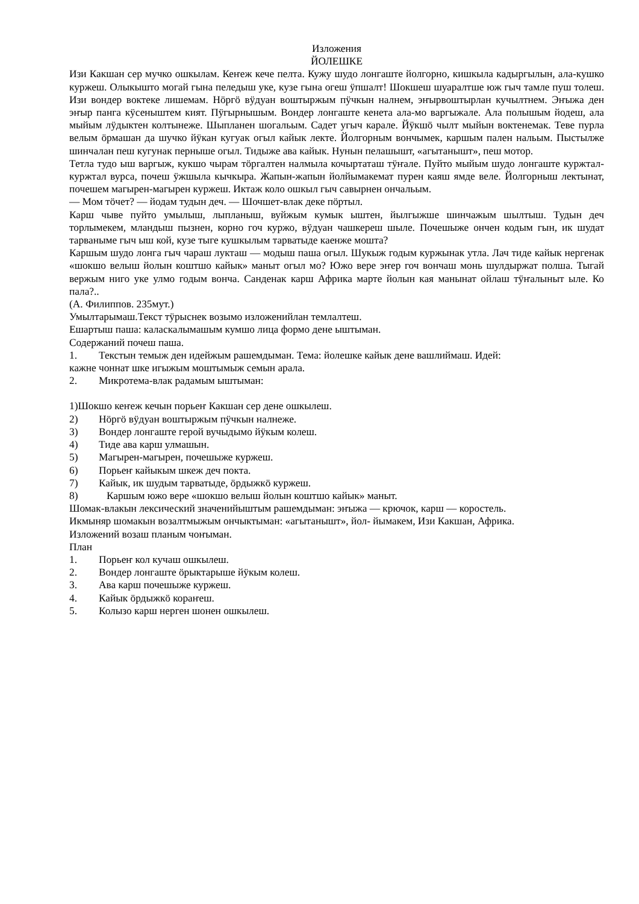Изложения
ЙОЛЕШКЕ
Изи Какшан сер мучко ошкылам. Кеҥеж кече пелта. Кужу шудо лонгаште йолгорно, кишкыла кадыргылын, ала-кушко куржеш. Олыкышто могай гына пеледыш уке, кузе гына огеш ӱпшалт! Шокшеш шуаралтше юж гыч тамле пуш толеш. Изи вондер воктеке лишемам. Нӧргӧ вӱдуан воштыржым пӱчкын налнем, эҥырвоштырлан кучылтнем. Эҥыжа ден эҥыр панга кӱсеныштем кият. Пӱгырнышым. Вондер лонгаште кенета ала-мо варгыжале. Ала полышым йодеш, ала мыйым лӱдыктен колтынеже. Шыпланен шогальым. Садет угыч карале. Йӱкшӧ чылт мыйын вoктенемак. Теве пурла велым ӧрмашан да шучко йӱкан кугуак огыл кайык лекте. Йолгорным вончымек, каршым пален нальым. Пыстылже шинчалан пеш кугунак перныше огыл. Тидыже ава кайык. Нунын пелашышт, «агытанышт», пеш мотор.
Тетла тудо ыш варгыж, кукшо чырам тӧргалтен налмыла кочыртаташ тӱҥале. Пуйто мыйым шудо лонгаште куржтал-куржтал вурса, почеш ӱжшыла кычкыра. Жапын-жапын йолйымакемат пурен каяш ямде веле. Йолгорныш лектынат, почешем магырен-магырен куржеш. Иктаж коло ошкыл гыч савырнен ончальым.
— Мом тӧчет? — йодам тудын деч. — Шочшет-влак деке пӧртыл.
Карш чыве пуйто умылыш, лыпланыш, вуйжым кумык ыштен, йылгыжше шинчажым шылтыш. Тудын деч торлымекем, мландыш пызнен, корно гоч куржо, вӱдуан чашкереш шыле. Почешыже ончен кодым гын, ик шудат тарваныме гыч ыш кой, кузе тыге кушкылым тарватыде каенже мошта?
Каршым шудо лонга гыч чараш лукташ — модыш паша огыл. Шукыж годым куржынак утла. Лач тиде кайык нергенак «шокшо велыш йолын коштшо кайык» маныт огыл мо? Южо вере эҥер гоч вончаш монь шулдыржат полша. Тыгай вержым ниго уке улмо годым вонча. Санденак карш Африка марте йолын кая манынат ойлаш тӱҥалыныт ыле. Ко пала?..
(А. Филиппов. 235мут.)
Умылтарымаш.Текст тӱрыснек возымо изложенийлан темлалтеш.
Ешартыш паша: каласкалымашым кумшо лица формо дене ыштыман.
Содержаний почеш паша.
1. Текстын темыж ден идейжым рашемдыман. Тема: йолешке кайык дене вашлиймаш. Идей:
кажне чоннат шке игыжым моштымыж семын арала.
2. Микротема-влак радамым ыштыман:
1)Шокшо кеҥеж кечын порьеҥ Какшан сер дене ошкылеш.
2) Нӧргӧ вӱдуан воштыржым пӱчкын налнеже.
3) Вондер лонгаште герой вучыдымо йӱкым колеш.
4) Тиде ава карш улмашын.
5) Магырен-магырен, почешыже куржеш.
6) Порьеҥ кайыкым шкеж деч покта.
7) Кайык, ик шудым тарватыде, ӧрдыжкӧ куржеш.
8) Каршым южо вере «шокшо велыш йолын коштшо кайык» маныт.
Шомак-влакын лексический значенийыштым рашемдыман: эҥыжа — крючок, карш — коростель.
Икмыняр шомакын возалтмыжым ончыктыман: «агытанышт», йол- йымакем, Изи Какшан, Африка.
Изложений возаш планым чоҥыман.
План
1. Порьеҥ кол кучаш ошкылеш.
2. Вондер лонгаште ӧрыктарыше йӱкым колеш.
3. Ава карш почешыже куржеш.
4. Кайык ӧрдыжкӧ кораҥеш.
5. Колызо карш нерген шонен ошкылеш.